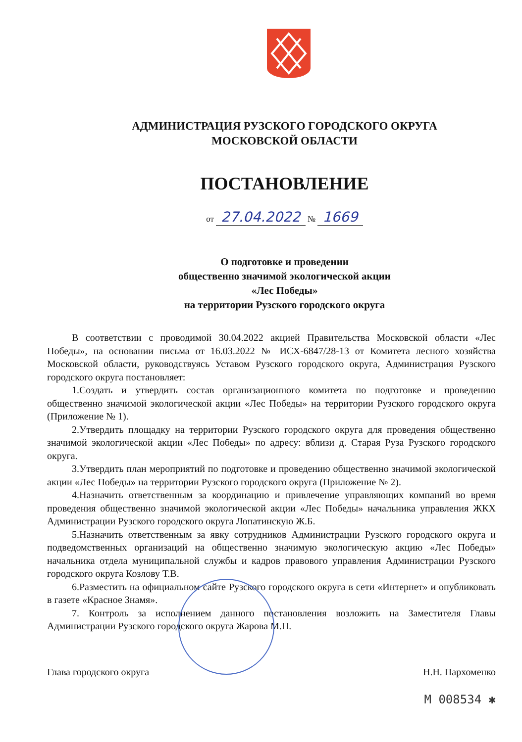АДМИНИСТРАЦИЯ РУЗСКОГО ГОРОДСКОГО ОКРУГА
МОСКОВСКОЙ ОБЛАСТИ
ПОСТАНОВЛЕНИЕ
от 27.04.2022 № 1669
О подготовке и проведении
общественно значимой экологической акции
«Лес Победы»
на территории Рузского городского округа
В соответствии с проводимой 30.04.2022 акцией Правительства Московской области «Лес Победы», на основании письма от 16.03.2022 № ИСХ-6847/28-13 от Комитета лесного хозяйства Московской области, руководствуясь Уставом Рузского городского округа, Администрация Рузского городского округа постановляет:
1.Создать и утвердить состав организационного комитета по подготовке и проведению общественно значимой экологической акции «Лес Победы» на территории Рузского городского округа (Приложение № 1).
2.Утвердить площадку на территории Рузского городского округа для проведения общественно значимой экологической акции «Лес Победы» по адресу: вблизи д. Старая Руза Рузского городского округа.
3.Утвердить план мероприятий по подготовке и проведению общественно значимой экологической акции «Лес Победы» на территории Рузского городского округа (Приложение № 2).
4.Назначить ответственным за координацию и привлечение управляющих компаний во время проведения общественно значимой экологической акции «Лес Победы» начальника управления ЖКХ Администрации Рузского городского округа Лопатинскую Ж.Б.
5.Назначить ответственным за явку сотрудников Администрации Рузского городского округа и подведомственных организаций на общественно значимую экологическую акцию «Лес Победы» начальника отдела муниципальной службы и кадров правового управления Администрации Рузского городского округа Козлову Т.В.
6.Разместить на официальном сайте Рузского городского округа в сети «Интернет» и опубликовать в газете «Красное Знамя».
7. Контроль за исполнением данного постановления возложить на Заместителя Главы Администрации Рузского городского округа Жарова М.П.
Глава городского округа Н.Н. Пархоменко
М 008534 ✱